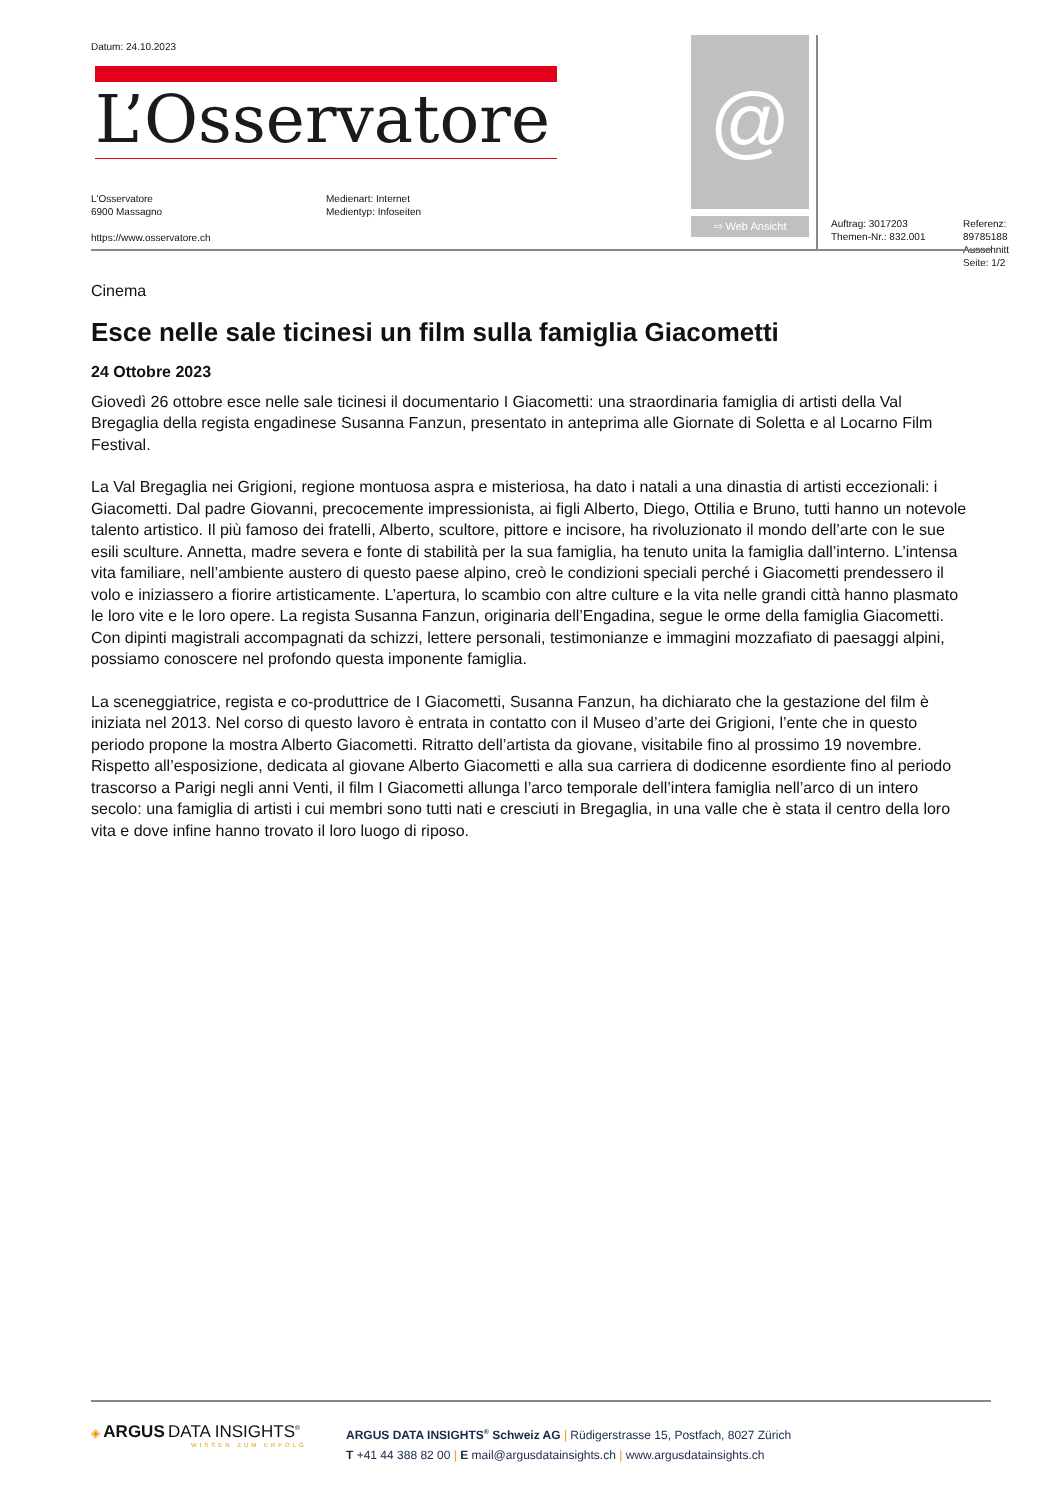Datum: 24.10.2023
L’Osservatore
L'Osservatore
6900 Massagno
https://www.osservatore.ch
Medienart: Internet
Medientyp: Infoseiten
@
⇨ Web Ansicht
Auftrag: 3017203
Themen-Nr.: 832.001
Referenz: 89785188
Ausschnitt Seite: 1/2
Cinema
Esce nelle sale ticinesi un film sulla famiglia Giacometti
24 Ottobre 2023
Giovedì 26 ottobre esce nelle sale ticinesi il documentario I Giacometti: una straordinaria famiglia di artisti della Val Bregaglia della regista engadinese Susanna Fanzun, presentato in anteprima alle Giornate di Soletta e al Locarno Film Festival.
La Val Bregaglia nei Grigioni, regione montuosa aspra e misteriosa, ha dato i natali a una dinastia di artisti eccezionali: i Giacometti. Dal padre Giovanni, precocemente impressionista, ai figli Alberto, Diego, Ottilia e Bruno, tutti hanno un notevole talento artistico. Il più famoso dei fratelli, Alberto, scultore, pittore e incisore, ha rivoluzionato il mondo dell’arte con le sue esili sculture. Annetta, madre severa e fonte di stabilità per la sua famiglia, ha tenuto unita la famiglia dall’interno. L’intensa vita familiare, nell’ambiente austero di questo paese alpino, creò le condizioni speciali perché i Giacometti prendessero il volo e iniziassero a fiorire artisticamente. L’apertura, lo scambio con altre culture e la vita nelle grandi città hanno plasmato le loro vite e le loro opere. La regista Susanna Fanzun, originaria dell’Engadina, segue le orme della famiglia Giacometti. Con dipinti magistrali accompagnati da schizzi, lettere personali, testimonianze e immagini mozzafiato di paesaggi alpini, possiamo conoscere nel profondo questa imponente famiglia.
La sceneggiatrice, regista e co-produttrice de I Giacometti, Susanna Fanzun, ha dichiarato che la gestazione del film è iniziata nel 2013. Nel corso di questo lavoro è entrata in contatto con il Museo d’arte dei Grigioni, l’ente che in questo periodo propone la mostra Alberto Giacometti. Ritratto dell’artista da giovane, visitabile fino al prossimo 19 novembre. Rispetto all’esposizione, dedicata al giovane Alberto Giacometti e alla sua carriera di dodicenne esordiente fino al periodo trascorso a Parigi negli anni Venti, il film I Giacometti allunga l’arco temporale dell’intera famiglia nell’arco di un intero secolo: una famiglia di artisti i cui membri sono tutti nati e cresciuti in Bregaglia, in una valle che è stata il centro della loro vita e dove infine hanno trovato il loro luogo di riposo.
◈ ARGUS DATA INSIGHTS<sup>®</sup>
WISSEN ZUM ERFOLG
ARGUS DATA INSIGHTS<sup>®</sup> Schweiz AG | Rüdigerstrasse 15, Postfach, 8027 Zürich
T +41 44 388 82 00 | E mail@argusdatainsights.ch | www.argusdatainsights.ch